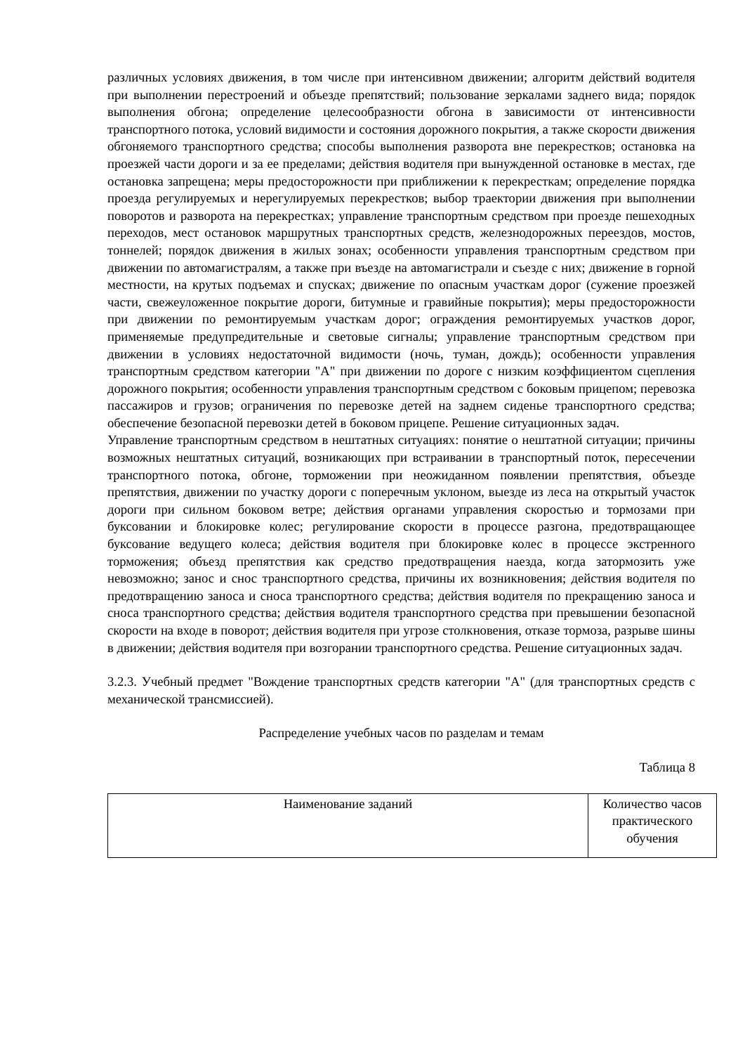различных условиях движения, в том числе при интенсивном движении; алгоритм действий водителя при выполнении перестроений и объезде препятствий; пользование зеркалами заднего вида; порядок выполнения обгона; определение целесообразности обгона в зависимости от интенсивности транспортного потока, условий видимости и состояния дорожного покрытия, а также скорости движения обгоняемого транспортного средства; способы выполнения разворота вне перекрестков; остановка на проезжей части дороги и за ее пределами; действия водителя при вынужденной остановке в местах, где остановка запрещена; меры предосторожности при приближении к перекресткам; определение порядка проезда регулируемых и нерегулируемых перекрестков; выбор траектории движения при выполнении поворотов и разворота на перекрестках; управление транспортным средством при проезде пешеходных переходов, мест остановок маршрутных транспортных средств, железнодорожных переездов, мостов, тоннелей; порядок движения в жилых зонах; особенности управления транспортным средством при движении по автомагистралям, а также при въезде на автомагистрали и съезде с них; движение в горной местности, на крутых подъемах и спусках; движение по опасным участкам дорог (сужение проезжей части, свежеуложенное покрытие дороги, битумные и гравийные покрытия); меры предосторожности при движении по ремонтируемым участкам дорог; ограждения ремонтируемых участков дорог, применяемые предупредительные и световые сигналы; управление транспортным средством при движении в условиях недостаточной видимости (ночь, туман, дождь); особенности управления транспортным средством категории "A" при движении по дороге с низким коэффициентом сцепления дорожного покрытия; особенности управления транспортным средством с боковым прицепом; перевозка пассажиров и грузов; ограничения по перевозке детей на заднем сиденье транспортного средства; обеспечение безопасной перевозки детей в боковом прицепе. Решение ситуационных задач.
Управление транспортным средством в нештатных ситуациях: понятие о нештатной ситуации; причины возможных нештатных ситуаций, возникающих при встраивании в транспортный поток, пересечении транспортного потока, обгоне, торможении при неожиданном появлении препятствия, объезде препятствия, движении по участку дороги с поперечным уклоном, выезде из леса на открытый участок дороги при сильном боковом ветре; действия органами управления скоростью и тормозами при буксовании и блокировке колес; регулирование скорости в процессе разгона, предотвращающее буксование ведущего колеса; действия водителя при блокировке колес в процессе экстренного торможения; объезд препятствия как средство предотвращения наезда, когда затормозить уже невозможно; занос и снос транспортного средства, причины их возникновения; действия водителя по предотвращению заноса и сноса транспортного средства; действия водителя по прекращению заноса и сноса транспортного средства; действия водителя транспортного средства при превышении безопасной скорости на входе в поворот; действия водителя при угрозе столкновения, отказе тормоза, разрыве шины в движении; действия водителя при возгорании транспортного средства. Решение ситуационных задач.
3.2.3. Учебный предмет "Вождение транспортных средств категории "A" (для транспортных средств с механической трансмиссией).
Распределение учебных часов по разделам и темам
Таблица 8
| Наименование заданий | Количество часов практического обучения |